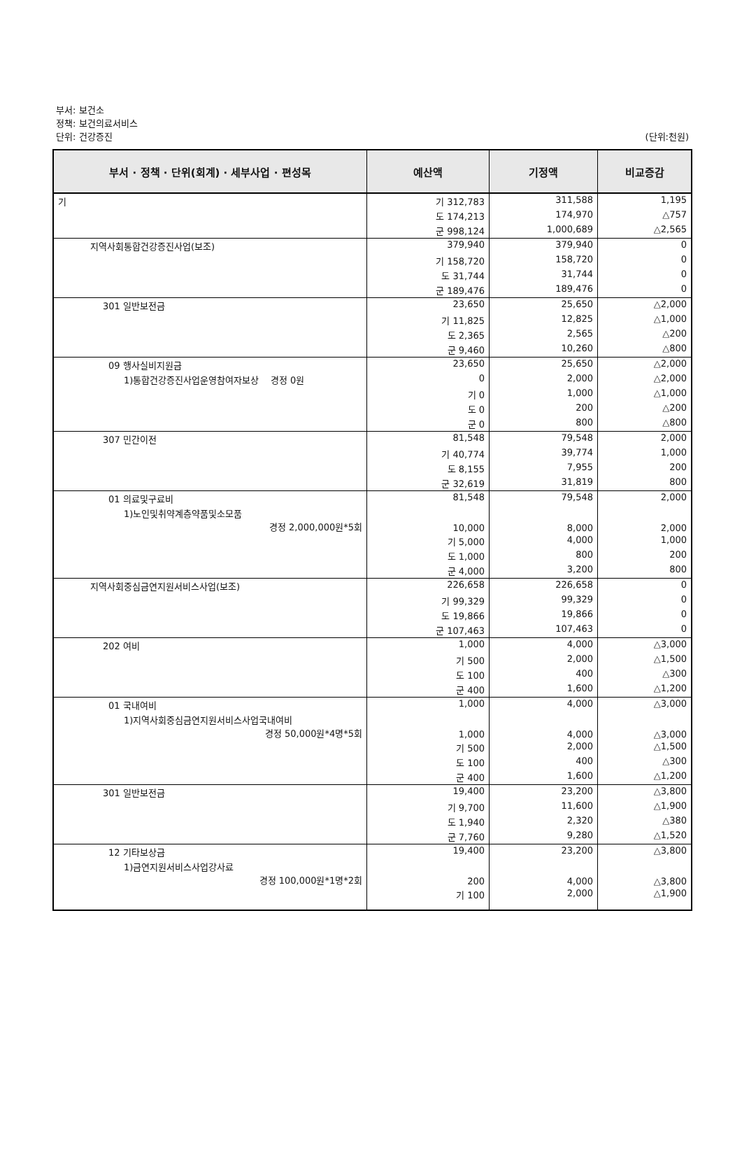부서: 보건소
정책: 보건의료서비스
단위: 건강증진
(단위:천원)
| 부서 · 정책 · 단위(회계) · 세부사업 · 편성목 | 예산액 | 기정액 | 비교증감 |
| --- | --- | --- | --- |
| 기 | 기 312,783 | 311,588 | 1,195 |
| | 도 174,213 | 174,970 | △757 |
| | 군 998,124 | 1,000,689 | △2,565 |
| 지역사회통합건강증진사업(보조) | 379,940 | 379,940 | 0 |
| | 기 158,720 | 158,720 | 0 |
| | 도 31,744 | 31,744 | 0 |
| | 군 189,476 | 189,476 | 0 |
| 301 일반보전금 | 23,650 | 25,650 | △2,000 |
| | 기 11,825 | 12,825 | △1,000 |
| | 도 2,365 | 2,565 | △200 |
| | 군 9,460 | 10,260 | △800 |
| 09 행사실비지원금 | 23,650 | 25,650 | △2,000 |
| 1)통합건강증진사업운영참여자보상 경정 0원 | 0 | 2,000 | △2,000 |
| | 기 0 | 1,000 | △1,000 |
| | 도 0 | 200 | △200 |
| | 군 0 | 800 | △800 |
| 307 민간이전 | 81,548 | 79,548 | 2,000 |
| | 기 40,774 | 39,774 | 1,000 |
| | 도 8,155 | 7,955 | 200 |
| | 군 32,619 | 31,819 | 800 |
| 01 의료및구료비 | 81,548 | 79,548 | 2,000 |
| 1)노인및취약계층약품및소모품 경정 2,000,000원*5회 | 10,000 | 8,000 | 2,000 |
| | 기 5,000 | 4,000 | 1,000 |
| | 도 1,000 | 800 | 200 |
| | 군 4,000 | 3,200 | 800 |
| 지역사회중심금연지원서비스사업(보조) | 226,658 | 226,658 | 0 |
| | 기 99,329 | 99,329 | 0 |
| | 도 19,866 | 19,866 | 0 |
| | 군 107,463 | 107,463 | 0 |
| 202 여비 | 1,000 | 4,000 | △3,000 |
| | 기 500 | 2,000 | △1,500 |
| | 도 100 | 400 | △300 |
| | 군 400 | 1,600 | △1,200 |
| 01 국내여비 | 1,000 | 4,000 | △3,000 |
| 1)지역사회중심금연지원서비스사업국내여비 경정 50,000원*4명*5회 | 1,000 | 4,000 | △3,000 |
| | 기 500 | 2,000 | △1,500 |
| | 도 100 | 400 | △300 |
| | 군 400 | 1,600 | △1,200 |
| 301 일반보전금 | 19,400 | 23,200 | △3,800 |
| | 기 9,700 | 11,600 | △1,900 |
| | 도 1,940 | 2,320 | △380 |
| | 군 7,760 | 9,280 | △1,520 |
| 12 기타보상금 | 19,400 | 23,200 | △3,800 |
| 1)금연지원서비스사업강사료 경정 100,000원*1명*2회 | 200 | 4,000 | △3,800 |
| | 기 100 | 2,000 | △1,900 |